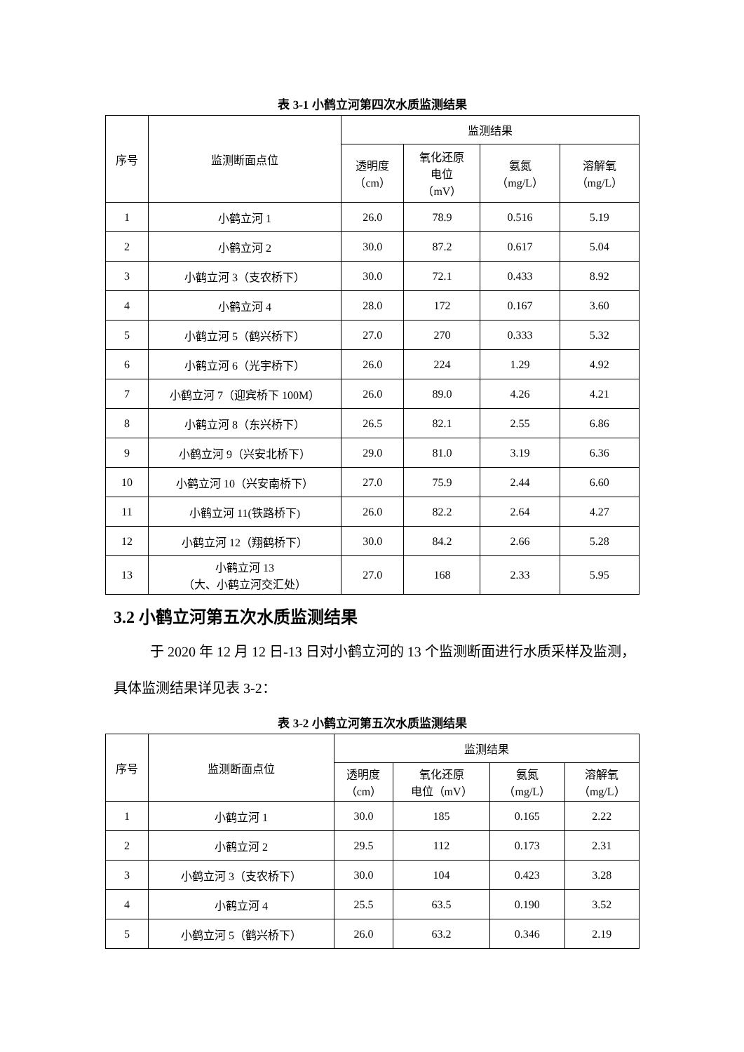表 3-1 小鹤立河第四次水质监测结果
| 序号 | 监测断面点位 | 监测结果 | | | |
| --- | --- | --- | --- | --- | --- |
| | | 透明度 （cm） | 氧化还原 电位 （mV） | 氨氮 （mg/L） | 溶解氧 （mg/L） |
| 1 | 小鹤立河 1 | 26.0 | 78.9 | 0.516 | 5.19 |
| 2 | 小鹤立河 2 | 30.0 | 87.2 | 0.617 | 5.04 |
| 3 | 小鹤立河 3（支农桥下） | 30.0 | 72.1 | 0.433 | 8.92 |
| 4 | 小鹤立河 4 | 28.0 | 172 | 0.167 | 3.60 |
| 5 | 小鹤立河 5（鹤兴桥下） | 27.0 | 270 | 0.333 | 5.32 |
| 6 | 小鹤立河 6（光宇桥下） | 26.0 | 224 | 1.29 | 4.92 |
| 7 | 小鹤立河 7（迎宾桥下 100M） | 26.0 | 89.0 | 4.26 | 4.21 |
| 8 | 小鹤立河 8（东兴桥下） | 26.5 | 82.1 | 2.55 | 6.86 |
| 9 | 小鹤立河 9（兴安北桥下） | 29.0 | 81.0 | 3.19 | 6.36 |
| 10 | 小鹤立河 10（兴安南桥下） | 27.0 | 75.9 | 2.44 | 6.60 |
| 11 | 小鹤立河 11(铁路桥下) | 26.0 | 82.2 | 2.64 | 4.27 |
| 12 | 小鹤立河 12（翔鹤桥下） | 30.0 | 84.2 | 2.66 | 5.28 |
| 13 | 小鹤立河 13 （大、小鹤立河交汇处） | 27.0 | 168 | 2.33 | 5.95 |
3.2 小鹤立河第五次水质监测结果
于 2020 年 12 月 12 日-13 日对小鹤立河的 13 个监测断面进行水质采样及监测，具体监测结果详见表 3-2：
表 3-2 小鹤立河第五次水质监测结果
| 序号 | 监测断面点位 | 监测结果 | | | |
| --- | --- | --- | --- | --- | --- |
| | | 透明度 （cm） | 氧化还原 电位（mV） | 氨氮 （mg/L） | 溶解氧 （mg/L） |
| 1 | 小鹤立河 1 | 30.0 | 185 | 0.165 | 2.22 |
| 2 | 小鹤立河 2 | 29.5 | 112 | 0.173 | 2.31 |
| 3 | 小鹤立河 3（支农桥下） | 30.0 | 104 | 0.423 | 3.28 |
| 4 | 小鹤立河 4 | 25.5 | 63.5 | 0.190 | 3.52 |
| 5 | 小鹤立河 5（鹤兴桥下） | 26.0 | 63.2 | 0.346 | 2.19 |